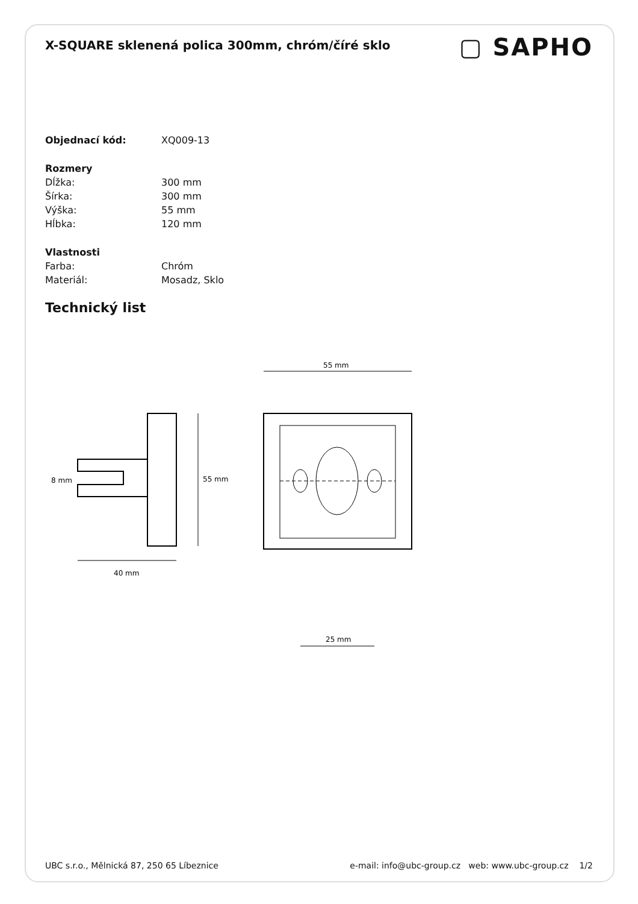X-SQUARE sklenená polica 300mm, chróm/číré sklo
▢ SAPHO
| Objednací kód: | XQ009-13 |
| Rozmery | |
| Dĺžka: | 300 mm |
| Šírka: | 300 mm |
| Výška: | 55 mm |
| Hĺbka: | 120 mm |
| Vlastnosti | |
| Farba: | Chróm |
| Materiál: | Mosadz, Sklo |
Technický list
55 mm
8 mm
40 mm
55 mm
25 mm
UBC s.r.o., Mělnická 87, 250 65 Líbeznice e-mail: info@ubc-group.cz web: www.ubc-group.cz 1/2